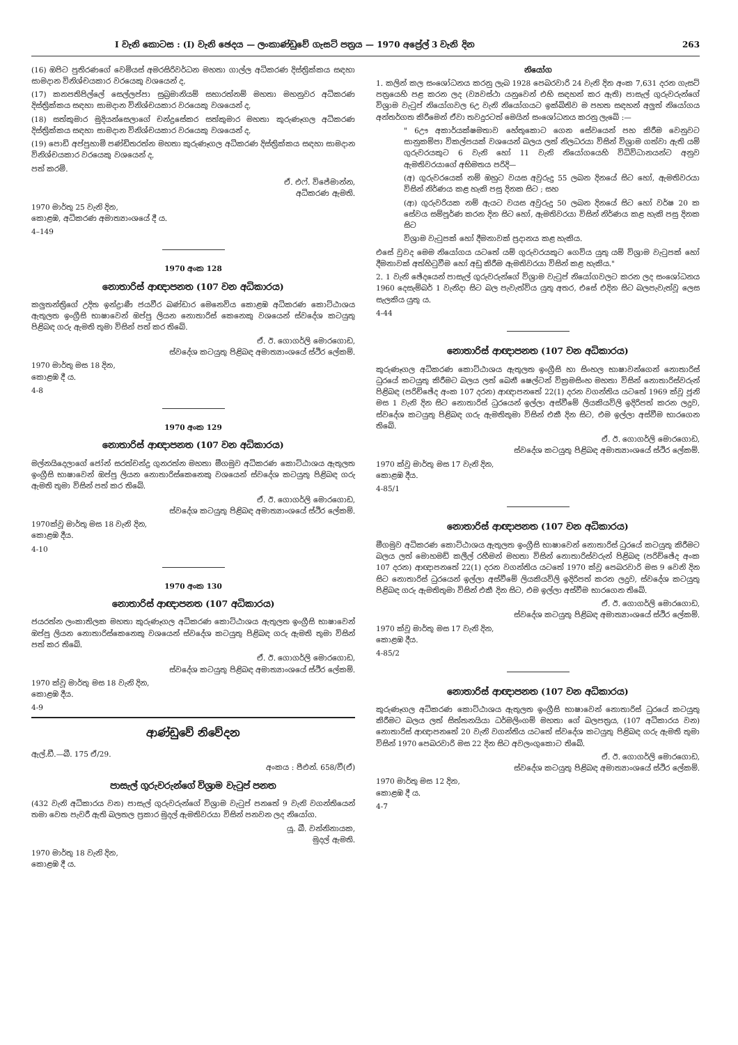I වැනි කොටස : (I) වැනි ඡෙදය — ලංකාණ්ඩුවේ ගැසට් පත්‍රය — 1970 අප්‍රේල් 3 වැනි දින 263
(16) ඔපිට පුතිරණගේ වෙමියස් අමරසිරිවර්ධන මහතා ගාල්ල අධිකරණ දිස්ත්‍රික්කය සඳහා සාමදාන විනිශ්චයකාර වරයෙකු වශයෙන් ද,
(17) කනපතිපිල්ලේ සෙල්ලප්පා සුබ්‍රමානියම් සභාරත්නම් මහතා මහනුවර අධිකරණ දිස්ත්‍රික්කය සඳහා සාමදාන විනිශ්චයකාර වරයෙකු වශයෙන් ද,
(18) සත්කුමාර මුදියන්සෙලාගේ චන්ද්‍රසේකර සත්කුමාර මහතා කුරුණෑගල අධිකරණ දිස්ත්‍රික්කය සඳහා සාමදාන විනිශ්චයකාර වරයෙකු වශයෙන් ද,
(19) පොඩි අප්පුහාමි පණ්ඩිතරත්න මහතා කුරුණෑගල අධිකරණ දිස්ත්‍රික්කය සඳහා සාමදාන විනිශ්චයකාර වරයෙකු වශයෙන් ද,
පත් කරමි.
ඒ. එෆ්. විජේමාන්න,
අධිකරණ ඇමති.
1970 මාර්තු 25 වැනි දින,
කොළඹ, අධිකරණ අමාත්‍යාංශයේ දී ය.
4–149
1970 අංක 128
නොතාරිස් ආඥාපනත (107 වන අධිකාරය)
කලුතන්ත්‍රිගේ උදිත ඉන්ද්‍රාණී ජයවීර බණ්ඩාර මෙනෙවිය කොළඹ අධිකරණ කොට්ඨාශය ඇතුලත ඉංග්‍රීසි භාෂාවෙන් ඔප්පු ලියන නොතාරිස් කෙනෙකු වශයෙන් ස්වදේශ කටයුතු පිළිබඳ ගරු ඇමති තුමා විසින් පත් කර තිබේ.
ඒ. ඊ. ගොගර්ලි මොරගොඩ,
ස්වදේශ කටයුතු පිළිබඳ අමාත්‍යාංශයේ ස්ථිර ලේකම්.
1970 මාර්තු මස 18 දින,
කොළඹ දී ය.
4-8
1970 අංක 129
නොතාරිස් ආඥාපනත (107 වන අධිකාරය)
මල්නයිදෙලාගේ ජෝන් සරත්චන්ද්‍ර ගුනරත්න මහතා මීගමුව අධිකරණ කොට්ඨාශය ඇතුලත ඉංග්‍රීසි භාෂාවෙන් ඔප්පු ලියන නොතාරිස්කෙනෙකු වශයෙන් ස්වදේශ කටයුතු පිළිබඳ ගරු ඇමති තුමා විසින් පත් කර තිබේ.
ඒ. ඊ. ගොගර්ලි මොරගොඩ,
ස්වදේශ කටයුතු පිළිබඳ අමාත්‍යාංශයේ ස්ථිර ලේකම්.
1970ක්වූ මාර්තු මස 18 වැනි දින,
කොළඹ දීය.
4-10
1970 අංක 130
නොතාරිස් ආඥාපනත (107 අධිකාරය)
ජයරත්න ලංකාතිලක මහතා කුරුණෑගල අධිකරණ කොට්ඨාශය ඇතුලත ඉංග්‍රීසි භාෂාවෙන් ඔප්පු ලියන නොතාරිස්කෙනෙකු වශයෙන් ස්වදේශ කටයුතු පිළිබඳ ගරු ඇමති තුමා විසින් පත් කර තිබේ.
ඒ. ඊ. ගොගර්ලි මොරගොඩ,
ස්වදේශ කටයුතු පිළිබඳ අමාත්‍යාංශයේ ස්ථිර ලේකම්.
1970 ක්වූ මාර්තු මස 18 වැනි දින,
කොළඹ දීය.
4-9
ආණ්ඩුවේ නිවේදන
ඇල්.ඩී.—බී. 175 ඒ/29.
අංකය : පීඑන්. 658/වී(ඒ)
පාසැල් ගුරුවරුන්ගේ විශ්‍රාම වැටුප් පනත
(432 වැනි අධිකාරය වන) පාසැල් ගුරුවරුන්ගේ විශ්‍රාම වැටුප් පනතේ 9 වැනි වගන්තියෙන් තමා වෙත පැවරී ඇති බලතල ප්‍රකාර මුදල් ඇමතිවරයා විසින් පනවන ලද නියෝග.
යූ. බී. වන්නිනායක,
මුදල් ඇමති.
1970 මාර්තු 18 වැනි දින,
කොළඹ දී ය.
නියෝග
1. කලින් කල සංශෝධනය කරනු ලැබ 1928 පෙබරවාරි 24 වැනි දින අංක 7,631 දරන ගැසට් පත්‍රයෙහි පළ කරන ලද (ව්‍යවස්ථා යනුවෙන් එහි සඳහන් කර ඇති) පාසැල් ගුරුවරුන්ගේ විශ්‍රාම වැටුප් නියෝගවල 6උ වැනි නියෝගයට ඉක්බිතිව ම පහත සඳහන් අලුත් නියෝගය අන්තර්ගත කිරීමෙන් ඒවා තවදුරටත් මෙයින් සංශෝධනය කරනු ලැබේ :—
" 6ඌ අකාර්යක්ෂමතාව හේතුකොට ගෙන සේවයෙන් පහ කිරීම වෙනුවට සානුකම්පා විකල්පයක් වශයෙන් බලය ලත් නිලධරයා විසින් විශ්‍රාම ගත්වා ඇති යම් ගුරුවරයකුට 6 වැනි හෝ 11 වැනි නියෝගයෙහි විධිවිධානයන්ට අනුව ඇමතිවරයාගේ අභිමතය පරිදි—
(අ) ගුරුවරයෙක් නම් ඔහුට වයස අවුරුදු 55 ලබන දිනයේ සිට හෝ, ඇමතිවරයා විසින් නිර්ණය කළ හැකි පසු දිනක සිට ; සහ
(ආ) ගුරුවරියක නම් ඇයට වයස අවුරුදු 50 ලබන දිනයේ සිට හෝ වර්ෂ 20 ක සේවය සම්පූර්ණ කරන දින සිට හෝ, ඇමතිවරයා විසින් නිර්ණය කළ හැකි පසු දිනක සිට
විශ්‍රාම වැටුපක් හෝ දීමනාවක් ප්‍රදානය කළ හැකිය.
එසේ වුවද මෙම නියෝගය යටතේ යම් ගුරුවරයකුට ගෙවිය යුතු යම් විශ්‍රාම වැටුපක් හෝ දීමනාවක් අත්හිටුවීම හෝ අඩු කිරීම ඇමතිවරයා විසින් කළ හැකිය."
2. 1 වැනි ඡේදයෙන් පාසැල් ගුරුවරුන්ගේ විශ්‍රාම වැටුප් නියෝගවලට කරන ලද සංශෝධනය 1960 දෙසැම්බර් 1 වැනිදා සිට බල පැවැත්විය යුතු අතර, එසේ එදින සිට බලපැවැත්වූ ලෙස සැලකිය යුතු ය.
4-44
නොතාරිස් ආඥාපනත (107 වන අධිකාරය)
කුරුණෑගල අධිකරණ කොට්ඨාශය ඇතුලත ඉංග්‍රීසි හා සිංහල භාෂාවන්ගෙන් නොතාරිස් ධුරයේ කටයුතු කිරීමට බලය ලත් බෙනී ෂෙල්ටන් වික්‍රමසිංහ මහතා විසින් නොතාරිස්වරුන් පිළිබඳ (පරිච්ඡේද අංක 107 දරන) ආඥාපනතේ 22(1) දරන වගන්තිය යටතේ 1969 ක්වූ ජූනි මස 1 වැනි දින සිට නොතාරිස් ධුරයෙන් ඉල්ලා අස්වීමේ ලියකියවිලි ඉදිරිපත් කරන ලදුව, ස්වදේශ කටයුතු පිළිබඳ ගරු ඇමතිතුමා විසින් එකී දින සිට, එම ඉල්ලා අස්වීම භාරගෙන තිබේ.
ඒ. ඊ. ගොගර්ලි මොරගොඩ,
ස්වදේශ කටයුතු පිළිබඳ අමාත්‍යාංශයේ ස්ථිර ලේකම්.
1970 ක්වූ මාර්තු මස 17 වැනි දින,
කොළඹ දීය.
4-85/1
නොතාරිස් ආඥාපනත (107 වන අධිකාරය)
මීගමුව අධිකරණ කොට්ඨාශය ඇතුලත ඉංග්‍රීසි භාෂාවෙන් නොතාරිස් ධුරයේ කටයුතු කිරීමට බලය ලත් මොහමඩ් කලීල් රහීමන් මහතා විසින් නොතාරිස්වරුන් පිළිබඳ (පරිච්ඡේද අංක 107 දරන) ආඥාපනතේ 22(1) දරන වගන්තිය යටතේ 1970 ක්වූ පෙබරවාරි මස 9 වෙනි දින සිට නොතාරිස් ධුරයෙන් ඉල්ලා අස්වීමේ ලියකියවිලි ඉදිරිපත් කරන ලදුව, ස්වදේශ කටයුතු පිළිබඳ ගරු ඇමතිතුමා විසින් එකී දින සිට, එම ඉල්ලා අස්වීම භාරගෙන තිබේ.
ඒ. ඊ. ගොගර්ලි මොරගොඩ,
ස්වදේශ කටයුතු පිළිබඳ අමාත්‍යාංශයේ ස්ථිර ලේකම්.
1970 ක්වූ මාර්තු මස 17 වැනි දින,
කොළඹ දීය.
4-85/2
නොතාරිස් ආඥාපනත (107 වන අධිකාරය)
කුරුණෑගල අධිකරණ කොට්ඨාශය ඇතුලත ඉංග්‍රීසි භාෂාවෙන් නොතාරිස් ධුරයේ කටයුතු කිරීමට බලය ලත් සිත්තනයියා ධර්මලිංගම් මහතා ගේ බලපත්‍රය, (107 අධිකාරය වන) නොතාරිස් ආඥාපනතේ 20 වැනි වගන්තිය යටතේ ස්වදේශ කටයුතු පිළිබඳ ගරු ඇමති තුමා විසින් 1970 පෙබරවාරි මස 22 දින සිට අවලංගුකොට තිබේ.
ඒ. ඊ. ගොගර්ලි මොරගොඩ,
ස්වදේශ කටයුතු පිළිබඳ අමාත්‍යාංශයේ ස්ථිර ලේකම්.
1970 මාර්තු මස 12 දින,
කොළඹ දී ය.
4-7